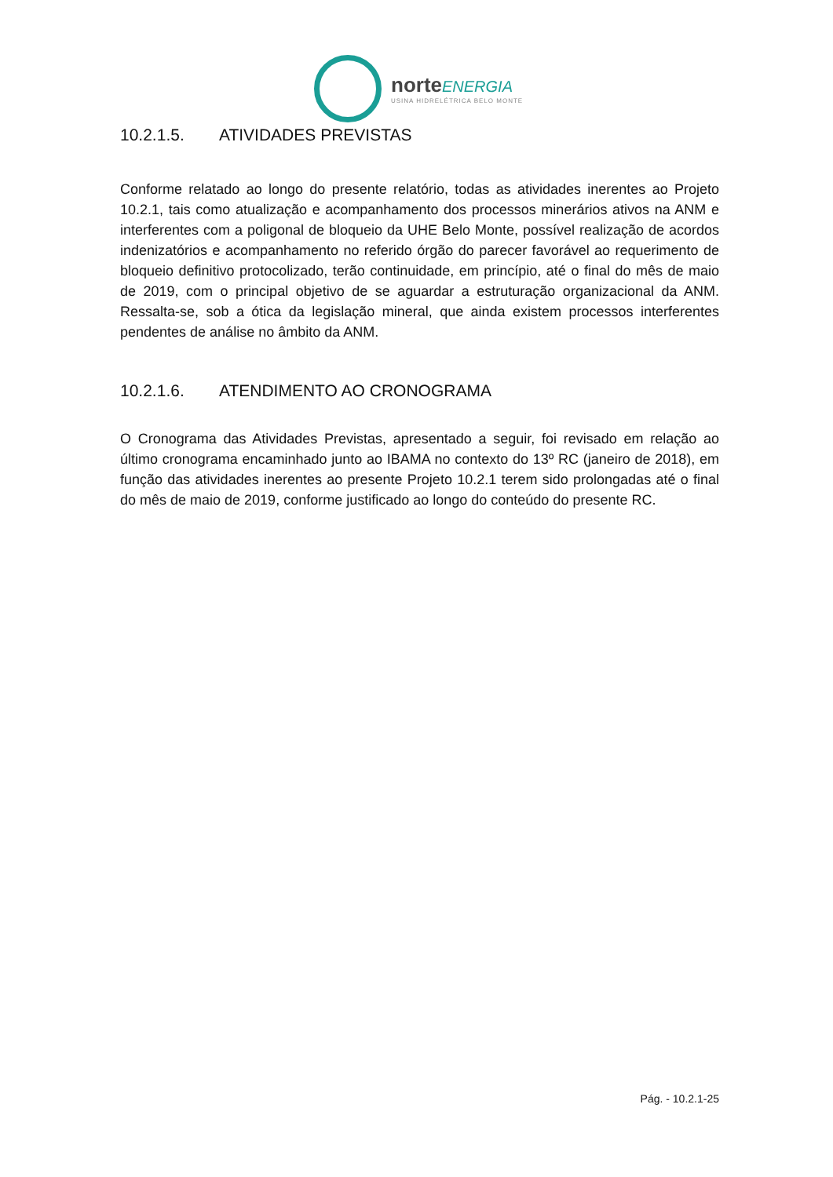norte ENERGIA
USINA HIDRELÉTRICA BELO MONTE
10.2.1.5. ATIVIDADES PREVISTAS
Conforme relatado ao longo do presente relatório, todas as atividades inerentes ao Projeto 10.2.1, tais como atualização e acompanhamento dos processos minerários ativos na ANM e interferentes com a poligonal de bloqueio da UHE Belo Monte, possível realização de acordos indenizatórios e acompanhamento no referido órgão do parecer favorável ao requerimento de bloqueio definitivo protocolizado, terão continuidade, em princípio, até o final do mês de maio de 2019, com o principal objetivo de se aguardar a estruturação organizacional da ANM. Ressalta-se, sob a ótica da legislação mineral, que ainda existem processos interferentes pendentes de análise no âmbito da ANM.
10.2.1.6. ATENDIMENTO AO CRONOGRAMA
O Cronograma das Atividades Previstas, apresentado a seguir, foi revisado em relação ao último cronograma encaminhado junto ao IBAMA no contexto do 13º RC (janeiro de 2018), em função das atividades inerentes ao presente Projeto 10.2.1 terem sido prolongadas até o final do mês de maio de 2019, conforme justificado ao longo do conteúdo do presente RC.
Pág. - 10.2.1-25